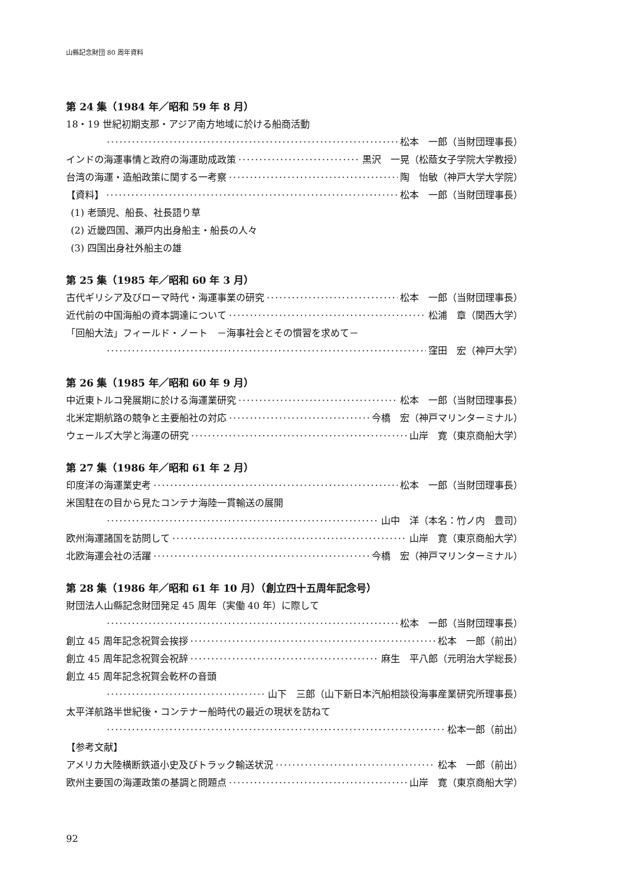山縣記念財団 80 周年資料
第 24 集（1984 年／昭和 59 年 8 月）
18・19 世紀初期支那・アジア南方地域に於ける船商活動
松本　一郎（当財団理事長）
インドの海運事情と政府の海運助成政策 黒沢　一晃（松蔭女子学院大学教授）
台湾の海運・造船政策に関する一考察 陶　怡敏（神戸大学大学院）
【資料】 松本　一郎（当財団理事長）
(1) 老頭児、船長、社長語り草
(2) 近畿四国、瀬戸内出身船主・船長の人々
(3) 四国出身社外船主の雄
第 25 集（1985 年／昭和 60 年 3 月）
古代ギリシア及びローマ時代・海運事業の研究 松本　一郎（当財団理事長）
近代前の中国海船の資本調達について 松浦　章（関西大学）
「回船大法」フィールド・ノート　－海事社会とその慣習を求めて－
窪田　宏（神戸大学）
第 26 集（1985 年／昭和 60 年 9 月）
中近東トルコ発展期に於ける海運業研究 松本　一郎（当財団理事長）
北米定期航路の競争と主要船社の対応 今橋　宏（神戸マリンターミナル）
ウェールズ大学と海運の研究 山岸　寛（東京商船大学）
第 27 集（1986 年／昭和 61 年 2 月）
印度洋の海運業史考 松本　一郎（当財団理事長）
米国駐在の目から見たコンテナ海陸一貫輸送の展開
山中　洋（本名：竹ノ内　豊司）
欧州海運諸国を訪問して 山岸　寛（東京商船大学）
北欧海運会社の活躍 今橋　宏（神戸マリンターミナル）
第 28 集（1986 年／昭和 61 年 10 月）（創立四十五周年記念号）
財団法人山縣記念財団発足 45 周年（実働 40 年）に際して
松本　一郎（当財団理事長）
創立 45 周年記念祝賀会挨拶 松本　一郎（前出）
創立 45 周年記念祝賀会祝辞 麻生　平八郎（元明治大学総長）
創立 45 周年記念祝賀会乾杯の音頭
山下　三郎（山下新日本汽船相談役海事産業研究所理事長）
太平洋航路半世紀後・コンテナー船時代の最近の現状を訪ねて
松本一郎（前出）
【参考文献】
アメリカ大陸横断鉄道小史及びトラック輸送状況 松本　一郎（前出）
欧州主要国の海運政策の基調と問題点 山岸　寛（東京商船大学）
92